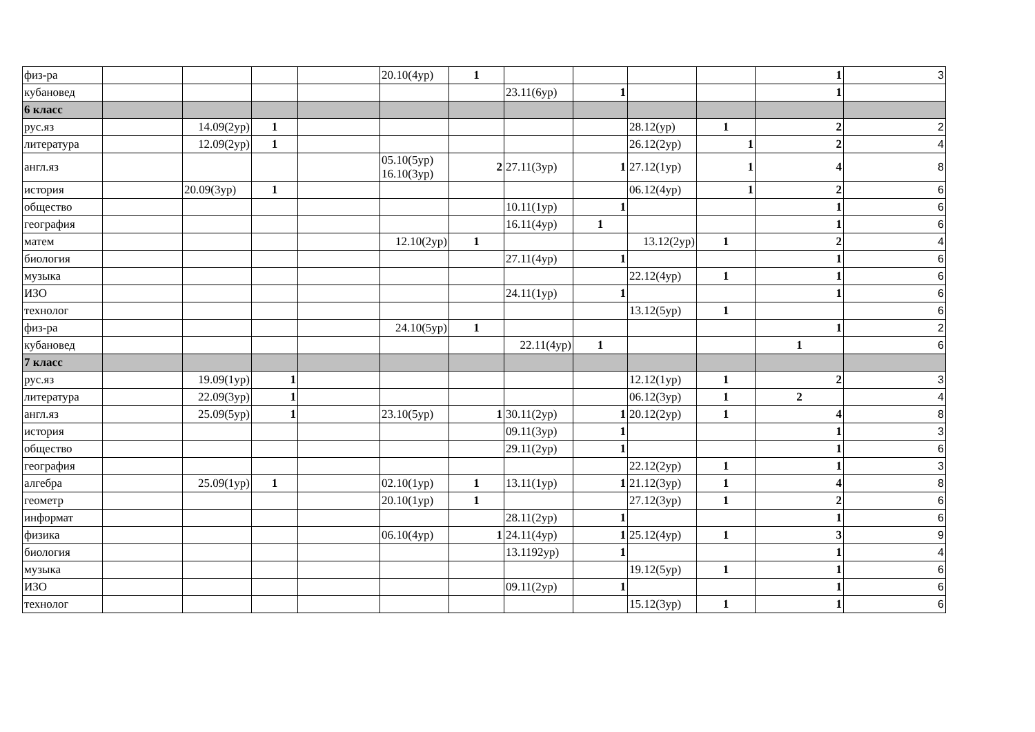| физ-ра | | | | | 20.10(4ур) | 1 | | | | | 1 | 3 |
| кубановед | | | | | | | 23.11(6ур) | 1 | | | 1 | |
| 6 класс | | | | | | | | | | | | |
| рус.яз | | 14.09(2ур) | 1 | | | | | | 28.12(ур) | 1 | 2 | 2 |
| литература | | 12.09(2ур) | 1 | | | | | | 26.12(2ур) | 1 | 2 | 4 |
| англ.яз | | | | | 05.10(5ур) 16.10(3ур) | 2 | 27.11(3ур) | 1 | 27.12(1ур) | 1 | 4 | 8 |
| история | | 20.09(3ур) | 1 | | | | | | 06.12(4ур) | 1 | 2 | 6 |
| общество | | | | | | | 10.11(1ур) | 1 | | | 1 | 6 |
| география | | | | | | | 16.11(4ур) | 1 | | | 1 | 6 |
| матем | | | | | 12.10(2ур) | 1 | | | 13.12(2ур) | 1 | 2 | 4 |
| биология | | | | | | | 27.11(4ур) | 1 | | | 1 | 6 |
| музыка | | | | | | | | | 22.12(4ур) | 1 | 1 | 6 |
| ИЗО | | | | | | | 24.11(1ур) | 1 | | | 1 | 6 |
| технолог | | | | | | | | | 13.12(5ур) | 1 | | 6 |
| физ-ра | | | | | 24.10(5ур) | 1 | | | | | 1 | 2 |
| кубановед | | | | | | | 22.11(4ур) | 1 | | | 1 | 6 |
| 7 класс | | | | | | | | | | | | |
| рус.яз | | 19.09(1ур) | 1 | | | | | | 12.12(1ур) | 1 | 2 | 3 |
| литература | | 22.09(3ур) | 1 | | | | | | 06.12(3ур) | 1 | 2 | 4 |
| англ.яз | | 25.09(5ур) | 1 | | 23.10(5ур) | 1 | 30.11(2ур) | 1 | 20.12(2ур) | 1 | 4 | 8 |
| история | | | | | | | 09.11(3ур) | 1 | | | 1 | 3 |
| общество | | | | | | | 29.11(2ур) | 1 | | | 1 | 6 |
| география | | | | | | | | | 22.12(2ур) | 1 | 1 | 3 |
| алгебра | | 25.09(1ур) | 1 | | 02.10(1ур) | 1 | 13.11(1ур) | 1 | 21.12(3ур) | 1 | 4 | 8 |
| геометр | | | | | 20.10(1ур) | 1 | | | 27.12(3ур) | 1 | 2 | 6 |
| информат | | | | | | | 28.11(2ур) | 1 | | | 1 | 6 |
| физика | | | | | 06.10(4ур) | 1 | 24.11(4ур) | 1 | 25.12(4ур) | 1 | 3 | 9 |
| биология | | | | | | | 13.1192ур) | 1 | | | 1 | 4 |
| музыка | | | | | | | | | 19.12(5ур) | 1 | 1 | 6 |
| ИЗО | | | | | | | 09.11(2ур) | 1 | | | 1 | 6 |
| технолог | | | | | | | | | 15.12(3ур) | 1 | 1 | 6 |